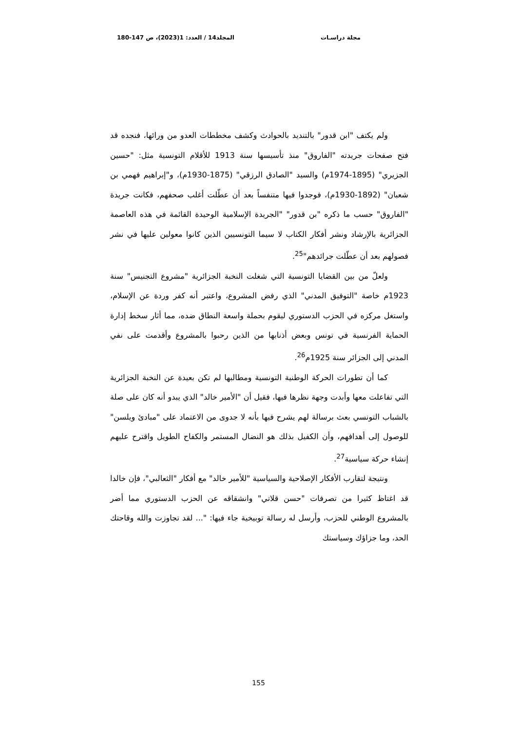مجلة دراسـات المجلد14 / العدد: 1(2023)، ص 147-180
ولم يكتف "ابن قدور" بالتنديد بالحوادث وكشف مخططات العدو من ورائها، فنجده قد فتح صفحات جريدته "الفاروق" منذ تأسيسها سنة 1913 للأقلام التونسية مثل: "حسين الجزيري" (1895-1974م) والسيد "الصادق الرزقي" (1875-1930م)، و"إبراهيم فهمي بن شعبان" (1892-1930م)، فوجدوا فيها متنفساً بعد أن عطّلت أغلب صحفهم، فكانت جريدة "الفاروق" حسب ما ذكره "بن قدور" "الجريدة الإسلامية الوحيدة القائمة في هذه العاصمة الجزائرية بالإرشاد ونشر أفكار الكتاب لا سيما التونسيين الذين كانوا معولين عليها في نشر فصولهم بعد أن عطّلت جرائدهم"<sup>25</sup>.
ولعلّ من بين القضايا التونسية التي شغلت النخبة الجزائرية "مشروع التجنيس" سنة 1923م خاصة "التوفيق المدني" الذي رفض المشروع، واعتبر أنه كفر وردة عن الإسلام، واستغل مركزه في الحزب الدستوري ليقوم بحملة واسعة النطاق ضده، مما أثار سخط إدارة الحماية الفرنسية في تونس وبعض أذنابها من الذين رحبوا بالمشروع وأقدمت على نفي المدني إلى الجزائر سنة 1925م<sup>26</sup>.
كما أن تطورات الحركة الوطنية التونسية ومطالبها لم تكن بعيدة عن النخبة الجزائرية التي تفاعلت معها وأبدت وجهة نظرها فيها، فقيل أن "الأمير خالد" الذي يبدو أنه كان على صلة بالشباب التونسي بعث برسالة لهم يشرح فيها بأنه لا جدوى من الاعتماد على "مبادئ ويلسن" للوصول إلى أهدافهم، وأن الكفيل بذلك هو النضال المستمر والكفاح الطويل واقترح عليهم إنشاء حركة سياسية<sup>27</sup>.
ونتيجة لتقارب الأفكار الإصلاحية والسياسية "للأمير خالد" مع أفكار "الثعالبي"، فإن خالدا قد اغتاظ كثيرا من تصرفات "حسن قلاتي" وانشقاقه عن الحزب الدستوري مما أضر بالمشروع الوطني للحزب، وأرسل له رسالة توبيخية جاء فيها: "... لقد تجاوزت والله وقاحتك الحد، وما جزاؤك وسياستك
155